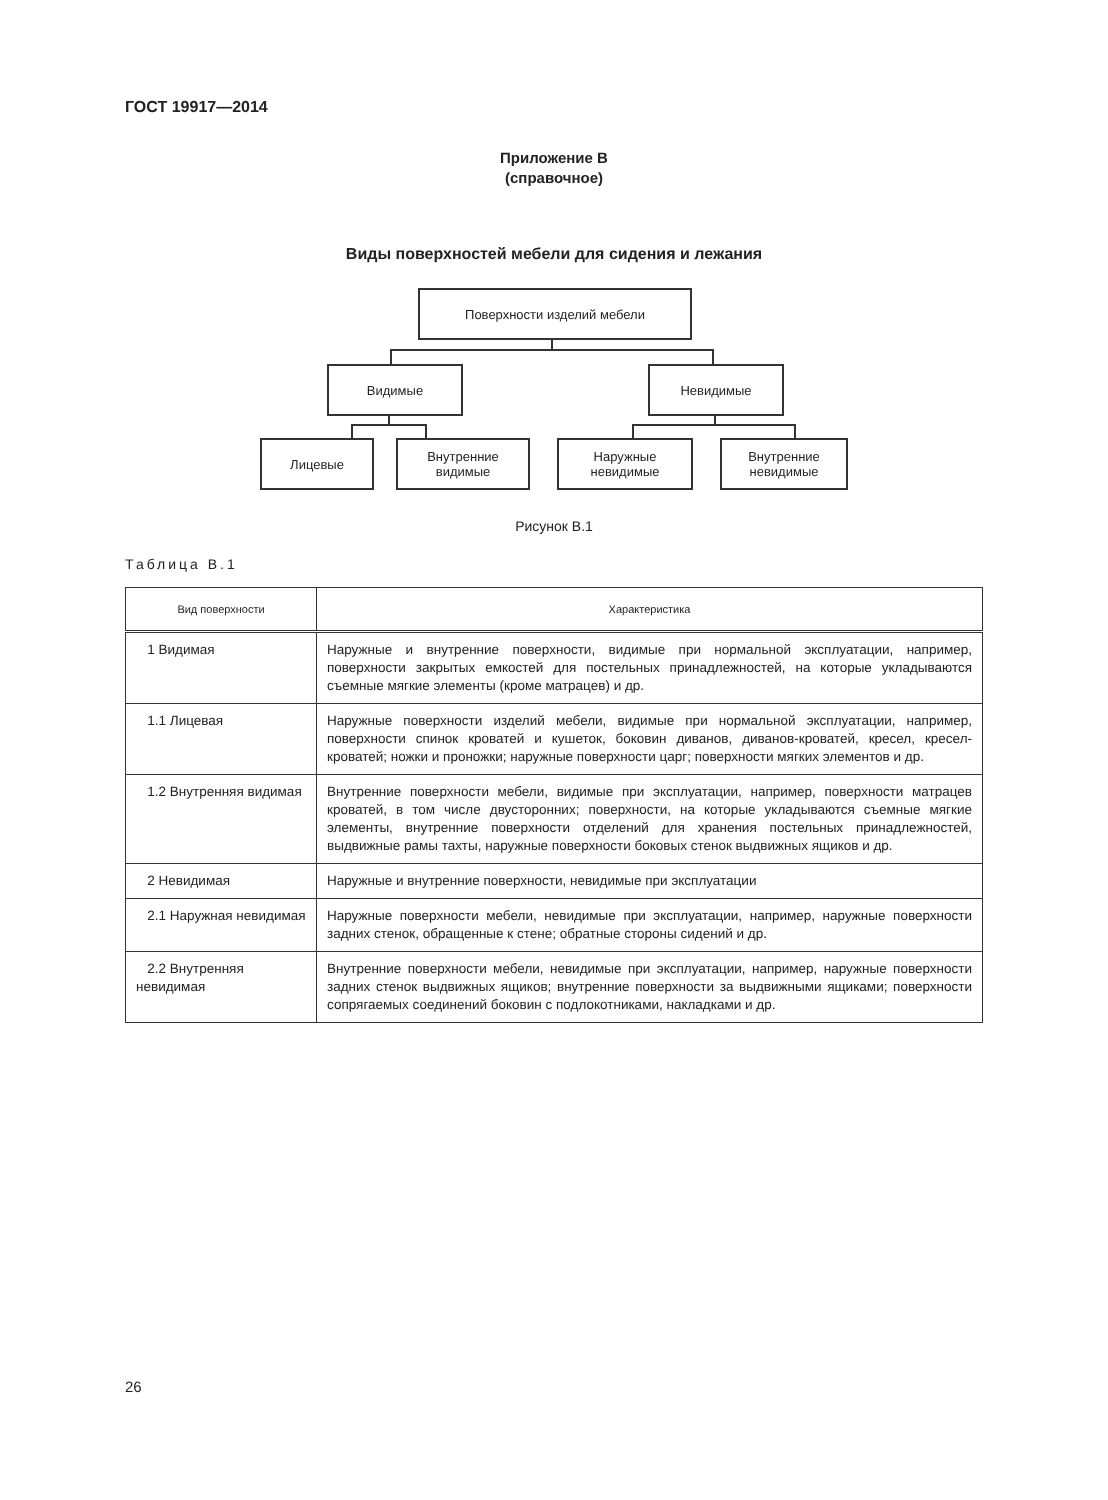ГОСТ 19917—2014
Приложение В
(справочное)
Виды поверхностей мебели для сидения и лежания
Поверхности изделий мебели
Видимые Невидимые
Лицевые
Внутренние
видимые
Наружные
невидимые
Внутренние
невидимые
Рисунок В.1
Таблица В.1
| Вид поверхности | Характеристика |
| --- | --- |
| 1 Видимая | Наружные и внутренние поверхности, видимые при нормальной эксплуатации, например, поверхности закрытых емкостей для постельных принадлежностей, на которые укладываются съемные мягкие элементы (кроме матрацев) и др. |
| 1.1 Лицевая | Наружные поверхности изделий мебели, видимые при нормальной эксплуатации, например, поверхности спинок кроватей и кушеток, боковин диванов, диванов-кроватей, кресел, кресел-кроватей; ножки и проножки; наружные поверхности царг; поверхности мягких элементов и др. |
| 1.2 Внутренняя видимая | Внутренние поверхности мебели, видимые при эксплуатации, например, поверхности матрацев кроватей, в том числе двусторонних; поверхности, на которые укладываются съемные мягкие элементы, внутренние поверхности отделений для хранения постельных принадлежностей, выдвижные рамы тахты, наружные поверхности боковых стенок выдвижных ящиков и др. |
| 2 Невидимая | Наружные и внутренние поверхности, невидимые при эксплуатации |
| 2.1 Наружная невидимая | Наружные поверхности мебели, невидимые при эксплуатации, например, наружные поверхности задних стенок, обращенные к стене; обратные стороны сидений и др. |
| 2.2 Внутренняя невидимая | Внутренние поверхности мебели, невидимые при эксплуатации, например, наружные поверхности задних стенок выдвижных ящиков; внутренние поверхности за выдвижными ящиками; поверхности сопрягаемых соединений боковин с подлокотниками, накладками и др. |
26